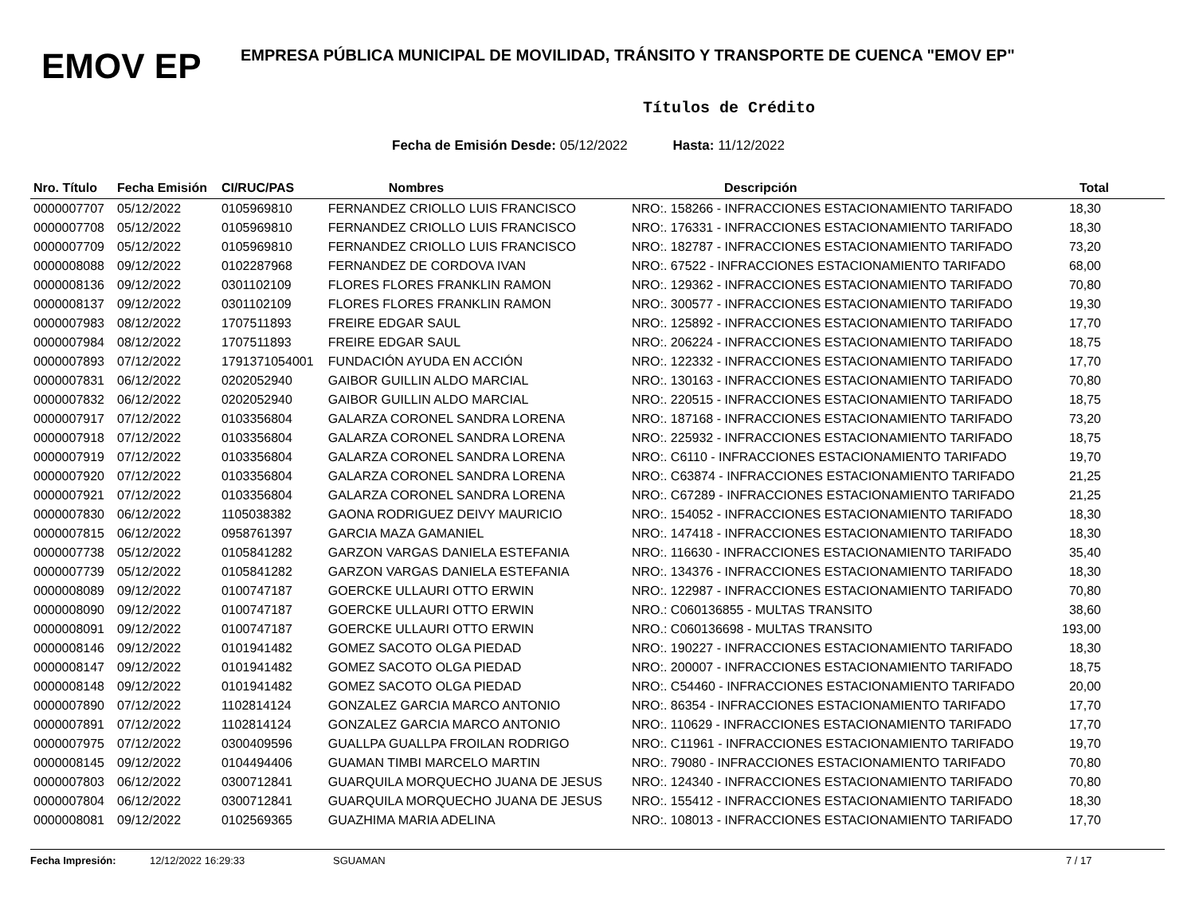EMOV EP
EMPRESA PÚBLICA MUNICIPAL DE MOVILIDAD, TRÁNSITO Y TRANSPORTE DE CUENCA "EMOV EP"
Títulos de Crédito
Fecha de Emisión Desde: 05/12/2022 Hasta: 11/12/2022
| Nro. Título | Fecha Emisión | CI/RUC/PAS | Nombres | Descripción | Total |
| --- | --- | --- | --- | --- | --- |
| 0000007707 | 05/12/2022 | 0105969810 | FERNANDEZ CRIOLLO LUIS FRANCISCO | NRO:. 158266 - INFRACCIONES ESTACIONAMIENTO TARIFADO | 18,30 |
| 0000007708 | 05/12/2022 | 0105969810 | FERNANDEZ CRIOLLO LUIS FRANCISCO | NRO:. 176331 - INFRACCIONES ESTACIONAMIENTO TARIFADO | 18,30 |
| 0000007709 | 05/12/2022 | 0105969810 | FERNANDEZ CRIOLLO LUIS FRANCISCO | NRO:. 182787 - INFRACCIONES ESTACIONAMIENTO TARIFADO | 73,20 |
| 0000008088 | 09/12/2022 | 0102287968 | FERNANDEZ DE CORDOVA IVAN | NRO:. 67522 - INFRACCIONES ESTACIONAMIENTO TARIFADO | 68,00 |
| 0000008136 | 09/12/2022 | 0301102109 | FLORES FLORES FRANKLIN RAMON | NRO:. 129362 - INFRACCIONES ESTACIONAMIENTO TARIFADO | 70,80 |
| 0000008137 | 09/12/2022 | 0301102109 | FLORES FLORES FRANKLIN RAMON | NRO:. 300577 - INFRACCIONES ESTACIONAMIENTO TARIFADO | 19,30 |
| 0000007983 | 08/12/2022 | 1707511893 | FREIRE EDGAR SAUL | NRO:. 125892 - INFRACCIONES ESTACIONAMIENTO TARIFADO | 17,70 |
| 0000007984 | 08/12/2022 | 1707511893 | FREIRE EDGAR SAUL | NRO:. 206224 - INFRACCIONES ESTACIONAMIENTO TARIFADO | 18,75 |
| 0000007893 | 07/12/2022 | 1791371054001 | FUNDACIÓN AYUDA EN ACCIÓN | NRO:. 122332 - INFRACCIONES ESTACIONAMIENTO TARIFADO | 17,70 |
| 0000007831 | 06/12/2022 | 0202052940 | GAIBOR GUILLIN ALDO MARCIAL | NRO:. 130163 - INFRACCIONES ESTACIONAMIENTO TARIFADO | 70,80 |
| 0000007832 | 06/12/2022 | 0202052940 | GAIBOR GUILLIN ALDO MARCIAL | NRO:. 220515 - INFRACCIONES ESTACIONAMIENTO TARIFADO | 18,75 |
| 0000007917 | 07/12/2022 | 0103356804 | GALARZA CORONEL SANDRA LORENA | NRO:. 187168 - INFRACCIONES ESTACIONAMIENTO TARIFADO | 73,20 |
| 0000007918 | 07/12/2022 | 0103356804 | GALARZA CORONEL SANDRA LORENA | NRO:. 225932 - INFRACCIONES ESTACIONAMIENTO TARIFADO | 18,75 |
| 0000007919 | 07/12/2022 | 0103356804 | GALARZA CORONEL SANDRA LORENA | NRO:. C6110 - INFRACCIONES ESTACIONAMIENTO TARIFADO | 19,70 |
| 0000007920 | 07/12/2022 | 0103356804 | GALARZA CORONEL SANDRA LORENA | NRO:. C63874 - INFRACCIONES ESTACIONAMIENTO TARIFADO | 21,25 |
| 0000007921 | 07/12/2022 | 0103356804 | GALARZA CORONEL SANDRA LORENA | NRO:. C67289 - INFRACCIONES ESTACIONAMIENTO TARIFADO | 21,25 |
| 0000007830 | 06/12/2022 | 1105038382 | GAONA RODRIGUEZ DEIVY MAURICIO | NRO:. 154052 - INFRACCIONES ESTACIONAMIENTO TARIFADO | 18,30 |
| 0000007815 | 06/12/2022 | 0958761397 | GARCIA MAZA GAMANIEL | NRO:. 147418 - INFRACCIONES ESTACIONAMIENTO TARIFADO | 18,30 |
| 0000007738 | 05/12/2022 | 0105841282 | GARZON VARGAS DANIELA ESTEFANIA | NRO:. 116630 - INFRACCIONES ESTACIONAMIENTO TARIFADO | 35,40 |
| 0000007739 | 05/12/2022 | 0105841282 | GARZON VARGAS DANIELA ESTEFANIA | NRO:. 134376 - INFRACCIONES ESTACIONAMIENTO TARIFADO | 18,30 |
| 0000008089 | 09/12/2022 | 0100747187 | GOERCKE ULLAURI OTTO ERWIN | NRO:. 122987 - INFRACCIONES ESTACIONAMIENTO TARIFADO | 70,80 |
| 0000008090 | 09/12/2022 | 0100747187 | GOERCKE ULLAURI OTTO ERWIN | NRO.: C060136855 - MULTAS TRANSITO | 38,60 |
| 0000008091 | 09/12/2022 | 0100747187 | GOERCKE ULLAURI OTTO ERWIN | NRO.: C060136698 - MULTAS TRANSITO | 193,00 |
| 0000008146 | 09/12/2022 | 0101941482 | GOMEZ SACOTO OLGA PIEDAD | NRO:. 190227 - INFRACCIONES ESTACIONAMIENTO TARIFADO | 18,30 |
| 0000008147 | 09/12/2022 | 0101941482 | GOMEZ SACOTO OLGA PIEDAD | NRO:. 200007 - INFRACCIONES ESTACIONAMIENTO TARIFADO | 18,75 |
| 0000008148 | 09/12/2022 | 0101941482 | GOMEZ SACOTO OLGA PIEDAD | NRO:. C54460 - INFRACCIONES ESTACIONAMIENTO TARIFADO | 20,00 |
| 0000007890 | 07/12/2022 | 1102814124 | GONZALEZ GARCIA MARCO ANTONIO | NRO:. 86354 - INFRACCIONES ESTACIONAMIENTO TARIFADO | 17,70 |
| 0000007891 | 07/12/2022 | 1102814124 | GONZALEZ GARCIA MARCO ANTONIO | NRO:. 110629 - INFRACCIONES ESTACIONAMIENTO TARIFADO | 17,70 |
| 0000007975 | 07/12/2022 | 0300409596 | GUALLPA GUALLPA FROILAN RODRIGO | NRO:. C11961 - INFRACCIONES ESTACIONAMIENTO TARIFADO | 19,70 |
| 0000008145 | 09/12/2022 | 0104494406 | GUAMAN TIMBI MARCELO MARTIN | NRO:. 79080 - INFRACCIONES ESTACIONAMIENTO TARIFADO | 70,80 |
| 0000007803 | 06/12/2022 | 0300712841 | GUARQUILA MORQUECHO JUANA DE JESUS | NRO:. 124340 - INFRACCIONES ESTACIONAMIENTO TARIFADO | 70,80 |
| 0000007804 | 06/12/2022 | 0300712841 | GUARQUILA MORQUECHO JUANA DE JESUS | NRO:. 155412 - INFRACCIONES ESTACIONAMIENTO TARIFADO | 18,30 |
| 0000008081 | 09/12/2022 | 0102569365 | GUAZHIMA MARIA ADELINA | NRO:. 108013 - INFRACCIONES ESTACIONAMIENTO TARIFADO | 17,70 |
Fecha Impresión: 12/12/2022 16:29:33 SGUAMAN 7 / 17